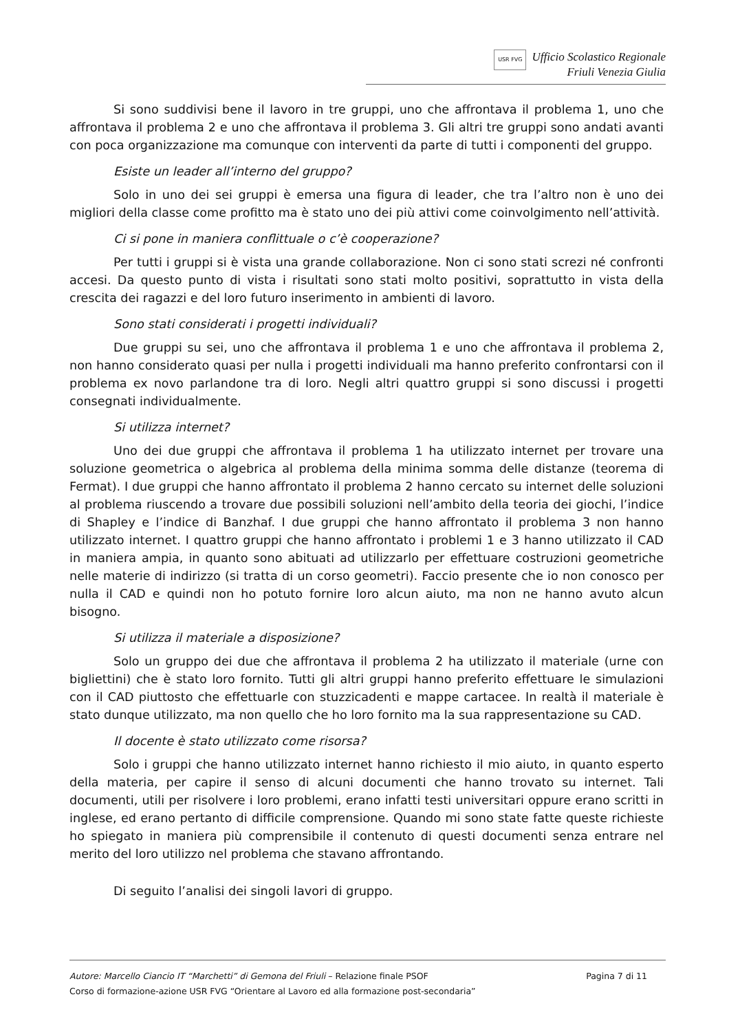USR FVG Ufficio Scolastico Regionale
Friuli Venezia Giulia
Si sono suddivisi bene il lavoro in tre gruppi, uno che affrontava il problema 1, uno che affrontava il problema 2 e uno che affrontava il problema 3. Gli altri tre gruppi sono andati avanti con poca organizzazione ma comunque con interventi da parte di tutti i componenti del gruppo.
Esiste un leader all’interno del gruppo?
Solo in uno dei sei gruppi è emersa una figura di leader, che tra l’altro non è uno dei migliori della classe come profitto ma è stato uno dei più attivi come coinvolgimento nell’attività.
Ci si pone in maniera conflittuale o c’è cooperazione?
Per tutti i gruppi si è vista una grande collaborazione. Non ci sono stati screzi né confronti accesi. Da questo punto di vista i risultati sono stati molto positivi, soprattutto in vista della crescita dei ragazzi e del loro futuro inserimento in ambienti di lavoro.
Sono stati considerati i progetti individuali?
Due gruppi su sei, uno che affrontava il problema 1 e uno che affrontava il problema 2, non hanno considerato quasi per nulla i progetti individuali ma hanno preferito confrontarsi con il problema ex novo parlandone tra di loro. Negli altri quattro gruppi si sono discussi i progetti consegnati individualmente.
Si utilizza internet?
Uno dei due gruppi che affrontava il problema 1 ha utilizzato internet per trovare una soluzione geometrica o algebrica al problema della minima somma delle distanze (teorema di Fermat). I due gruppi che hanno affrontato il problema 2 hanno cercato su internet delle soluzioni al problema riuscendo a trovare due possibili soluzioni nell’ambito della teoria dei giochi, l’indice di Shapley e l’indice di Banzhaf. I due gruppi che hanno affrontato il problema 3 non hanno utilizzato internet. I quattro gruppi che hanno affrontato i problemi 1 e 3 hanno utilizzato il CAD in maniera ampia, in quanto sono abituati ad utilizzarlo per effettuare costruzioni geometriche nelle materie di indirizzo (si tratta di un corso geometri). Faccio presente che io non conosco per nulla il CAD e quindi non ho potuto fornire loro alcun aiuto, ma non ne hanno avuto alcun bisogno.
Si utilizza il materiale a disposizione?
Solo un gruppo dei due che affrontava il problema 2 ha utilizzato il materiale (urne con bigliettini) che è stato loro fornito. Tutti gli altri gruppi hanno preferito effettuare le simulazioni con il CAD piuttosto che effettuarle con stuzzicadenti e mappe cartacee. In realtà il materiale è stato dunque utilizzato, ma non quello che ho loro fornito ma la sua rappresentazione su CAD.
Il docente è stato utilizzato come risorsa?
Solo i gruppi che hanno utilizzato internet hanno richiesto il mio aiuto, in quanto esperto della materia, per capire il senso di alcuni documenti che hanno trovato su internet. Tali documenti, utili per risolvere i loro problemi, erano infatti testi universitari oppure erano scritti in inglese, ed erano pertanto di difficile comprensione. Quando mi sono state fatte queste richieste ho spiegato in maniera più comprensibile il contenuto di questi documenti senza entrare nel merito del loro utilizzo nel problema che stavano affrontando.
Di seguito l’analisi dei singoli lavori di gruppo.
Autore: Marcello Ciancio IT “Marchetti” di Gemona del Friuli – Relazione finale PSOF Pagina 7 di 11
Corso di formazione-azione USR FVG “Orientare al Lavoro ed alla formazione post-secondaria”